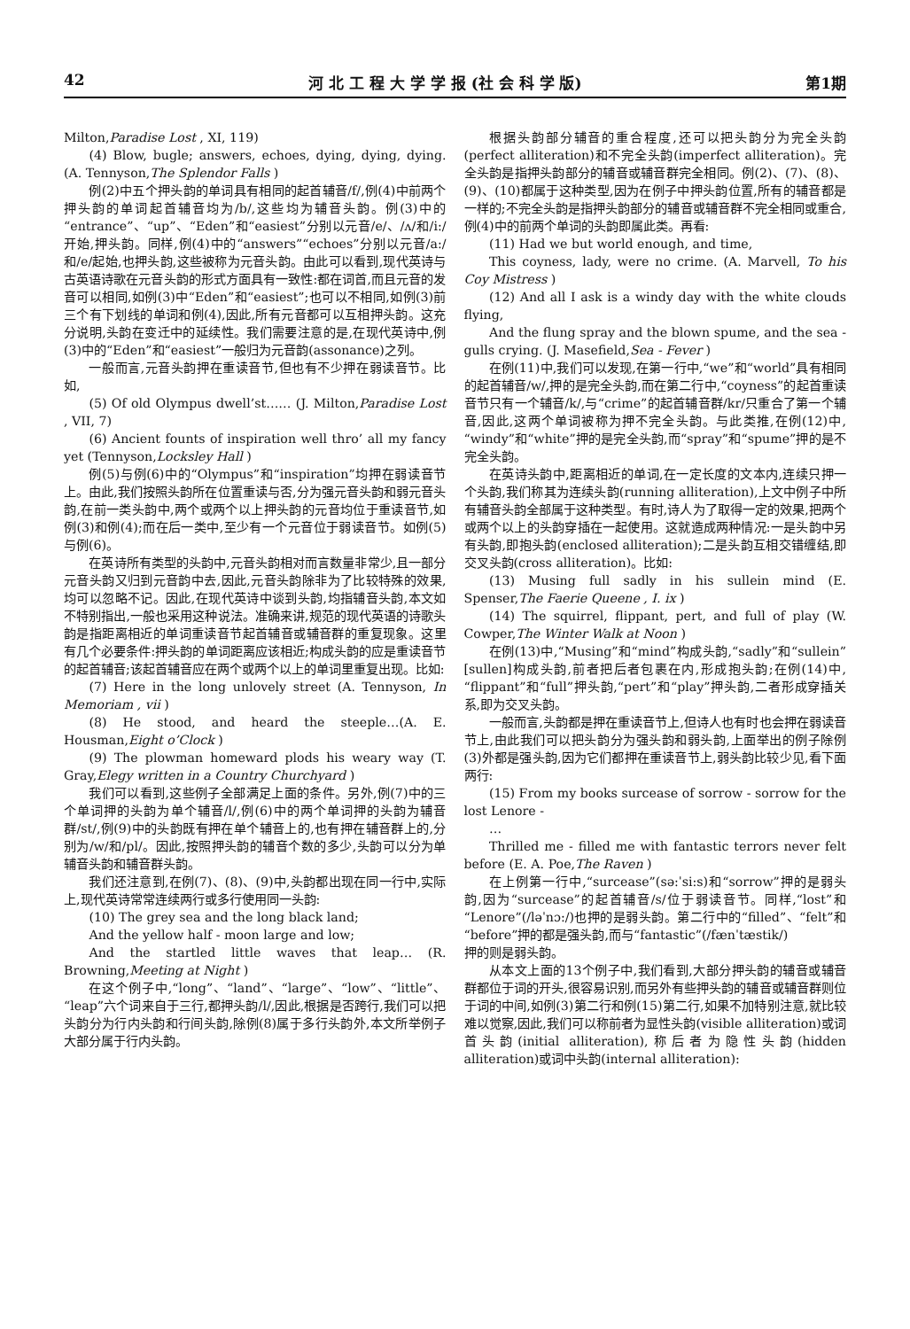42 河 北 工 程 大 学 学 报 (社 会 科 学 版) 第1期
Milton,Paradise Lost , XI, 119)
(4) Blow, bugle; answers, echoes, dying, dying, dying. (A. Tennyson,The Splendor Falls )
例(2)中五个押头韵的单词具有相同的起首辅音/f/,例(4)中前两个押头韵的单词起首辅音均为/b/,这些均为辅音头韵。例(3)中的“entrance”、“up”、“Eden”和“easiest”分别以元音/e/、/ʌ/和/i:/开始,押头韵。同样,例(4)中的“answers”“echoes”分别以元音/a:/和/e/起始,也押头韵,这些被称为元音头韵。由此可以看到,现代英诗与古英语诗歌在元音头韵的形式方面具有一致性:都在词首,而且元音的发音可以相同,如例(3)中“Eden”和“easiest”;也可以不相同,如例(3)前三个有下划线的单词和例(4),因此,所有元音都可以互相押头韵。这充分说明,头韵在变迁中的延续性。我们需要注意的是,在现代英诗中,例(3)中的“Eden”和“easiest”一般归为元音韵(assonance)之列。
一般而言,元音头韵押在重读音节,但也有不少押在弱读音节。比如,
(5) Of old Olympus dwell’st…… (J. Milton,Paradise Lost , VII, 7)
(6) Ancient founts of inspiration well thro’ all my fancy yet (Tennyson,Locksley Hall )
例(5)与例(6)中的“Olympus”和“inspiration”均押在弱读音节上。由此,我们按照头韵所在位置重读与否,分为强元音头韵和弱元音头韵,在前一类头韵中,两个或两个以上押头韵的元音均位于重读音节,如例(3)和例(4);而在后一类中,至少有一个元音位于弱读音节。如例(5)与例(6)。
在英诗所有类型的头韵中,元音头韵相对而言数量非常少,且一部分元音头韵又归到元音韵中去,因此,元音头韵除非为了比较特殊的效果,均可以忽略不记。因此,在现代英诗中谈到头韵,均指辅音头韵,本文如不特别指出,一般也采用这种说法。准确来讲,规范的现代英语的诗歌头韵是指距离相近的单词重读音节起首辅音或辅音群的重复现象。这里有几个必要条件:押头韵的单词距离应该相近;构成头韵的应是重读音节的起首辅音;该起首辅音应在两个或两个以上的单词里重复出现。比如:
(7) Here in the long unlovely street (A. Tennyson, In Memoriam , vii )
(8) He stood, and heard the steeple…(A. E. Housman,Eight o’Clock )
(9) The plowman homeward plods his weary way (T. Gray,Elegy written in a Country Churchyard )
我们可以看到,这些例子全部满足上面的条件。另外,例(7)中的三个单词押的头韵为单个辅音/l/,例(6)中的两个单词押的头韵为辅音群/st/,例(9)中的头韵既有押在单个辅音上的,也有押在辅音群上的,分别为/w/和/pl/。因此,按照押头韵的辅音个数的多少,头韵可以分为单辅音头韵和辅音群头韵。
我们还注意到,在例(7)、(8)、(9)中,头韵都出现在同一行中,实际上,现代英诗常常连续两行或多行使用同一头韵:
(10) The grey sea and the long black land;
And the yellow half - moon large and low;
And the startled little waves that leap… (R. Browning,Meeting at Night )
在这个例子中,“long”、“land”、“large”、“low”、“little”、“leap”六个词来自于三行,都押头韵/l/,因此,根据是否跨行,我们可以把头韵分为行内头韵和行间头韵,除例(8)属于多行头韵外,本文所举例子大部分属于行内头韵。
根据头韵部分辅音的重合程度,还可以把头韵分为完全头韵(perfect alliteration)和不完全头韵(imperfect alliteration)。完全头韵是指押头韵部分的辅音或辅音群完全相同。例(2)、(7)、(8)、(9)、(10)都属于这种类型,因为在例子中押头韵位置,所有的辅音都是一样的;不完全头韵是指押头韵部分的辅音或辅音群不完全相同或重合,例(4)中的前两个单词的头韵即属此类。再看:
(11) Had we but world enough, and time,
This coyness, lady, were no crime. (A. Marvell, To his Coy Mistress )
(12) And all I ask is a windy day with the white clouds flying,
And the flung spray and the blown spume, and the sea - gulls crying. (J. Masefield,Sea - Fever )
在例(11)中,我们可以发现,在第一行中,“we”和“world”具有相同的起首辅音/w/,押的是完全头韵,而在第二行中,“coyness”的起首重读音节只有一个辅音/k/,与“crime”的起首辅音群/kr/只重合了第一个辅音,因此,这两个单词被称为押不完全头韵。与此类推,在例(12)中,“windy”和“white”押的是完全头韵,而“spray”和“spume”押的是不完全头韵。
在英诗头韵中,距离相近的单词,在一定长度的文本内,连续只押一个头韵,我们称其为连续头韵(running alliteration),上文中例子中所有辅音头韵全部属于这种类型。有时,诗人为了取得一定的效果,把两个或两个以上的头韵穿插在一起使用。这就造成两种情况:一是头韵中另有头韵,即抱头韵(enclosed alliteration);二是头韵互相交错缠结,即交叉头韵(cross alliteration)。比如:
(13) Musing full sadly in his sullein mind (E. Spenser,The Faerie Queene , I. ix )
(14) The squirrel, flippant, pert, and full of play (W. Cowper,The Winter Walk at Noon )
在例(13)中,“Musing”和“mind”构成头韵,“sadly”和“sullein”[sullen]构成头韵,前者把后者包裹在内,形成抱头韵;在例(14)中,“flippant”和“full”押头韵,“pert”和“play”押头韵,二者形成穿插关系,即为交叉头韵。
一般而言,头韵都是押在重读音节上,但诗人也有时也会押在弱读音节上,由此我们可以把头韵分为强头韵和弱头韵,上面举出的例子除例(3)外都是强头韵,因为它们都押在重读音节上,弱头韵比较少见,看下面两行:
(15) From my books surcease of sorrow - sorrow for the lost Lenore -
…
Thrilled me - filled me with fantastic terrors never felt before (E. A. Poe,The Raven )
在上例第一行中,“surcease”(sə:ˈsi:s)和“sorrow”押的是弱头韵,因为“surcease”的起首辅音/s/位于弱读音节。同样,“lost”和“Lenore”(/ləˈnɔ:/)也押的是弱头韵。第二行中的“filled”、“felt”和“before”押的都是强头韵,而与“fantastic”(/fænˈtæstik/)
押的则是弱头韵。
从本文上面的13个例子中,我们看到,大部分押头韵的辅音或辅音群都位于词的开头,很容易识别,而另外有些押头韵的辅音或辅音群则位于词的中间,如例(3)第二行和例(15)第二行,如果不加特别注意,就比较难以觉察,因此,我们可以称前者为显性头韵(visible alliteration)或词首头韵(initial alliteration),称后者为隐性头韵(hidden alliteration)或词中头韵(internal alliteration):